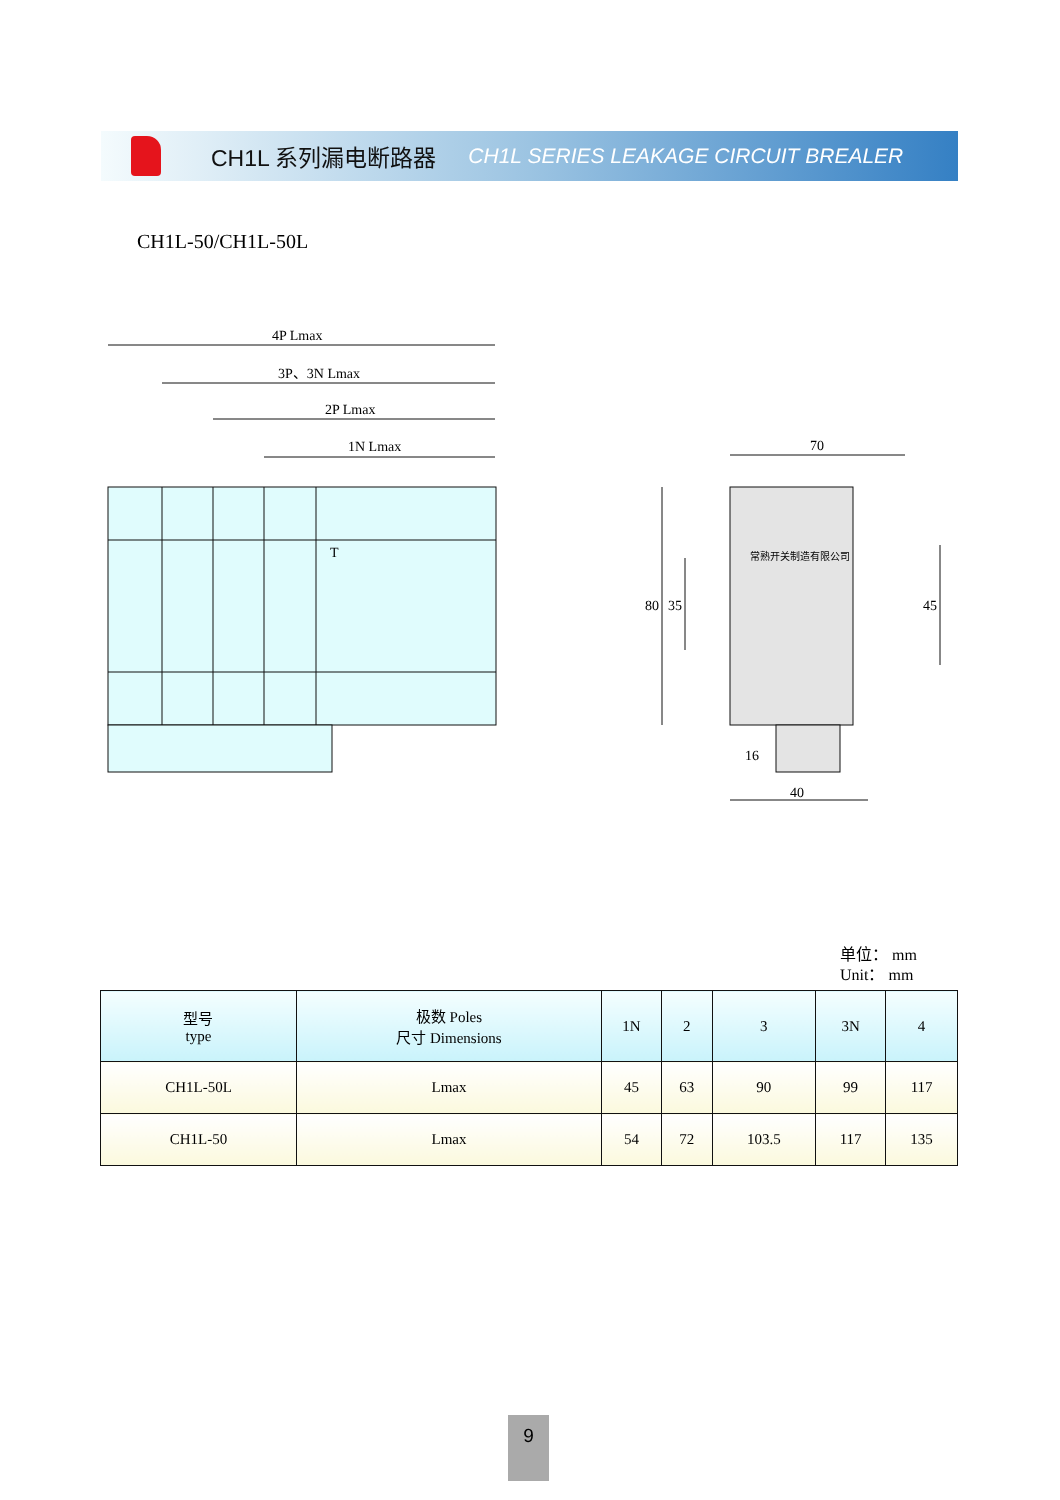CH1L 系列漏电断路器 CH1L SERIES LEAKAGE CIRCUIT BREALER
CH1L-50/CH1L-50L
4P Lmax
3P、3N Lmax
2P Lmax
1N Lmax
T
70
40
80
35
45
16
常熟开关制造有限公司
单位： mm
Unit： mm
| 型号 type | 极数 Poles 尺寸 Dimensions | 1N | 2 | 3 | 3N | 4 |
| --- | --- | --- | --- | --- | --- | --- |
| CH1L-50L | Lmax | 45 | 63 | 90 | 99 | 117 |
| CH1L-50 | Lmax | 54 | 72 | 103.5 | 117 | 135 |
9